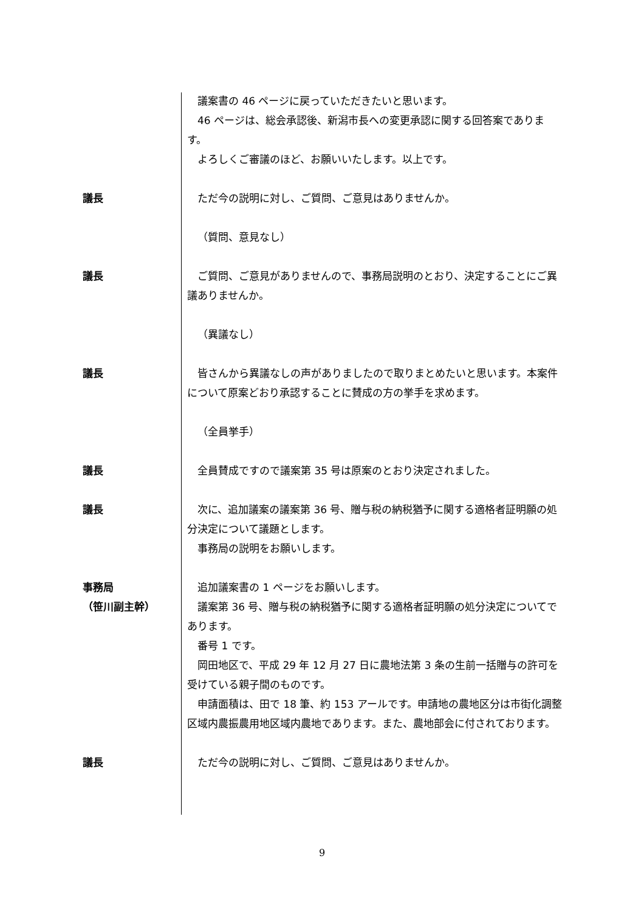議案書の 46 ページに戻っていただきたいと思います。
46 ページは、総会承認後、新潟市長への変更承認に関する回答案であります。
よろしくご審議のほど、お願いいたします。以上です。
議長 ただ今の説明に対し、ご質問、ご意見はありませんか。
（質問、意見なし）
議長 ご質問、ご意見がありませんので、事務局説明のとおり、決定することにご異議ありませんか。
（異議なし）
議長 皆さんから異議なしの声がありましたので取りまとめたいと思います。本案件について原案どおり承認することに賛成の方の挙手を求めます。
（全員挙手）
議長 全員賛成ですので議案第 35 号は原案のとおり決定されました。
議長 次に、追加議案の議案第 36 号、贈与税の納税猶予に関する適格者証明願の処分決定について議題とします。
事務局の説明をお願いします。
事務局
（笹川副主幹）
追加議案書の 1 ページをお願いします。
議案第 36 号、贈与税の納税猶予に関する適格者証明願の処分決定についてであります。
番号 1 です。
岡田地区で、平成 29 年 12 月 27 日に農地法第 3 条の生前一括贈与の許可を受けている親子間のものです。
申請面積は、田で 18 筆、約 153 アールです。申請地の農地区分は市街化調整区域内農振農用地区域内農地であります。また、農地部会に付されております。
議長 ただ今の説明に対し、ご質問、ご意見はありませんか。
9